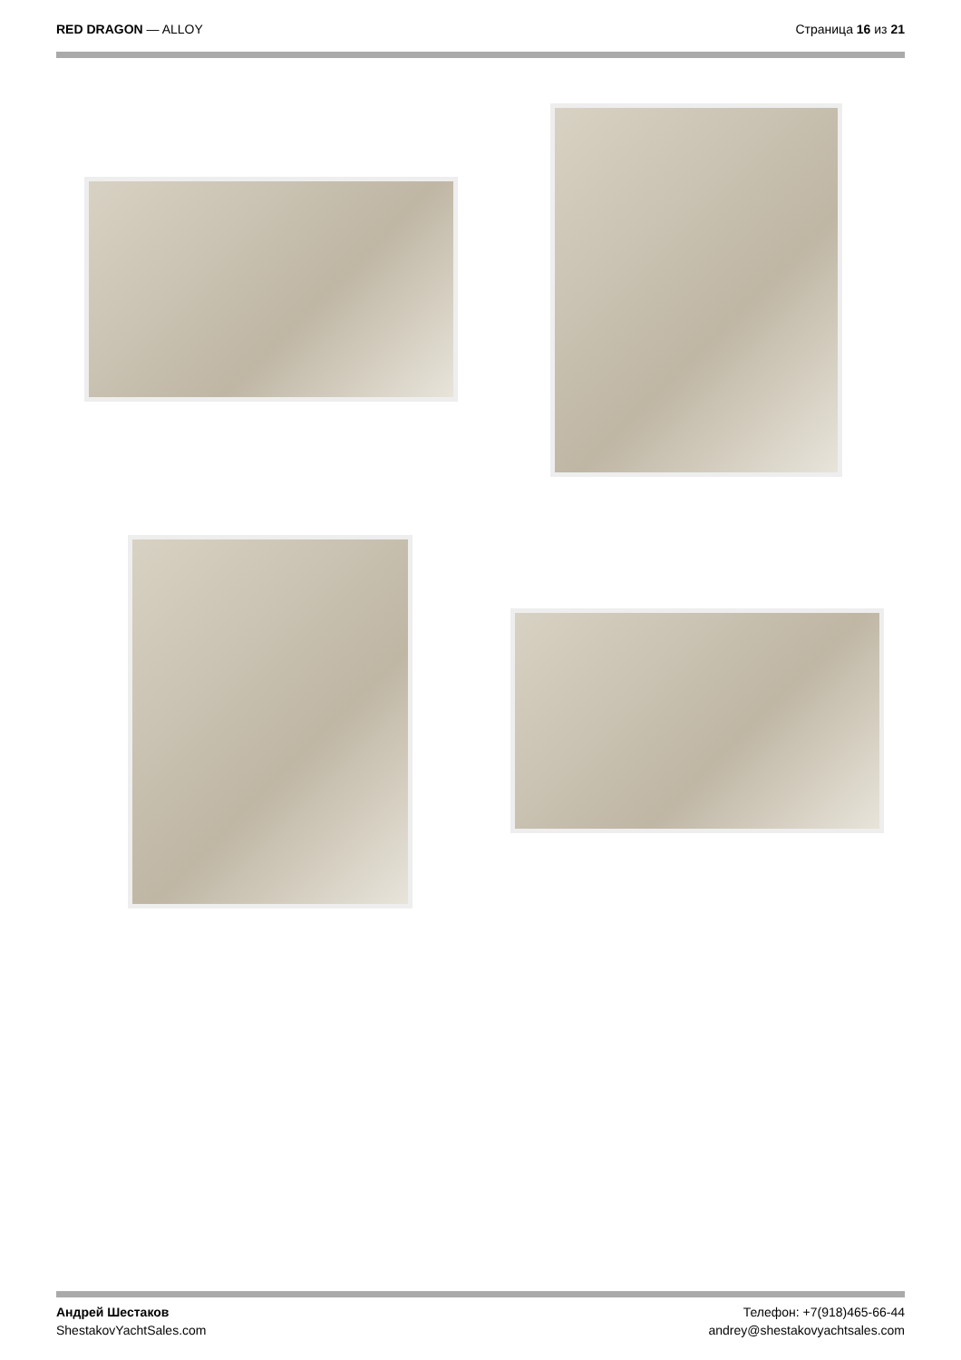RED DRAGON — ALLOY Страница 16 из 21
Андрей Шестаков
ShestakovYachtSales.com
Телефон: +7(918)465-66-44
andrey@shestakovyachtsales.com